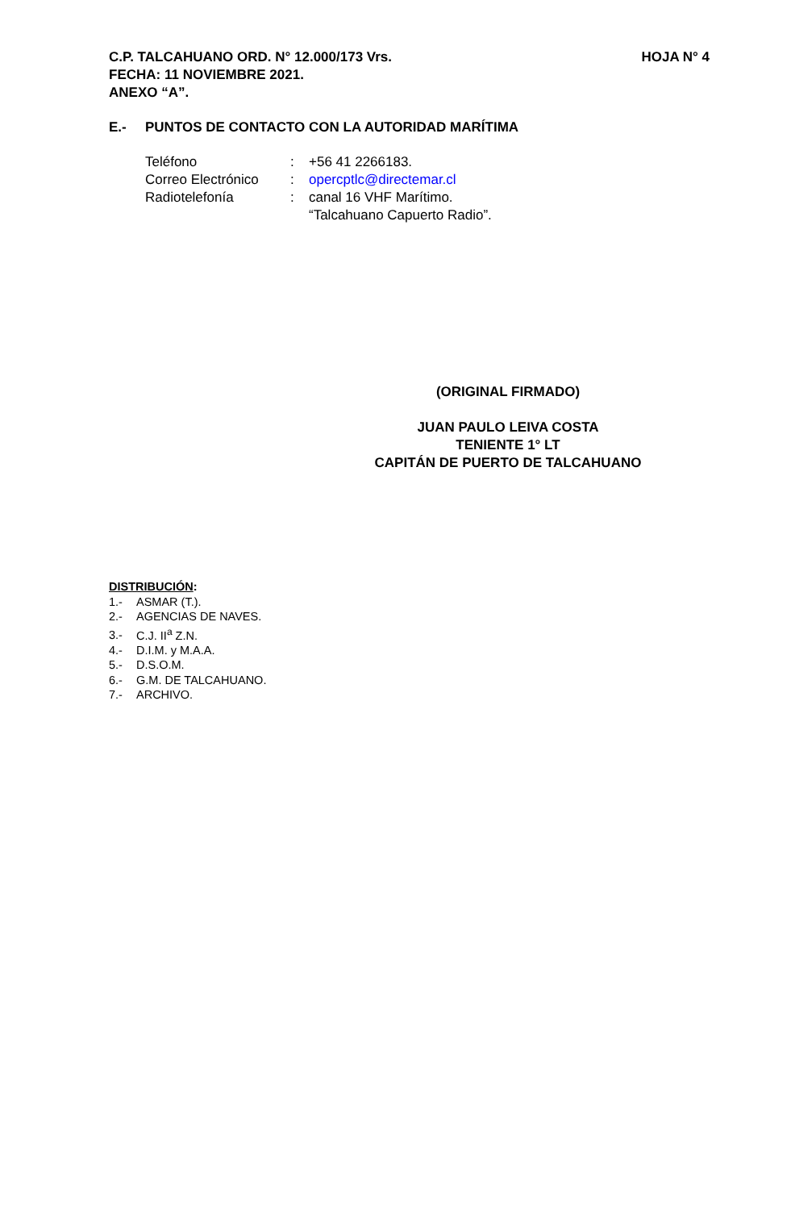HOJA N° 4 C.P. TALCAHUANO ORD. N° 12.000/173 Vrs.
FECHA: 11 NOVIEMBRE 2021.
ANEXO “A”.
E.- PUNTOS DE CONTACTO CON LA AUTORIDAD MARÍTIMA
| Teléfono | : | +56 41 2266183. |
| Correo Electrónico | : | opercptlc@directemar.cl |
| Radiotelefonía | : | canal 16 VHF Marítimo. “Talcahuano Capuerto Radio”. |
(ORIGINAL FIRMADO)
JUAN PAULO LEIVA COSTA
TENIENTE 1° LT
CAPITÁN DE PUERTO DE TALCAHUANO
DISTRIBUCIÓN:
1.- ASMAR (T.).
2.- AGENCIAS DE NAVES.
3.- C.J. II<sup>a</sup> Z.N.
4.- D.I.M. y M.A.A.
5.- D.S.O.M.
6.- G.M. DE TALCAHUANO.
7.- ARCHIVO.